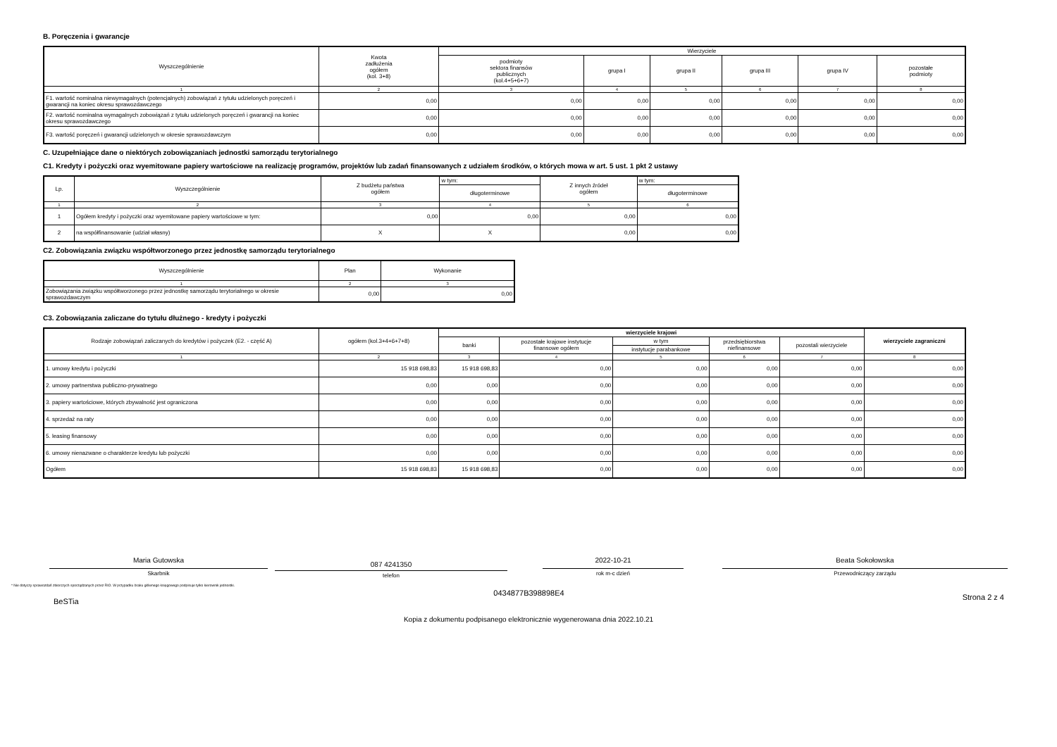B. Poręczenia i gwarancje
| Wyszczególnienie | Kwota zadłużenia ogółem (kol. 3+8) | Wierzyciele | | | | | |
| --- | --- | --- | --- | --- | --- | --- | --- |
| | | podmioty sektora finansów publicznych (kol.4+5+6+7) | grupa I | grupa II | grupa III | grupa IV | pozostałe podmioty |
| 1 | 2 | 3 | 4 | 5 | 6 | 7 | 8 |
| F1. wartość nominalna niewymagalnych (potencjalnych) zobowiązań z tytułu udzielonych poręczeń i gwarancji na koniec okresu sprawozdawczego | 0,00 | 0,00 | 0,00 | 0,00 | 0,00 | 0,00 | 0,00 |
| F2. wartość nominalna wymagalnych zobowiązań z tytułu udzielonych poręczeń i gwarancji na koniec okresu sprawozdawczego | 0,00 | 0,00 | 0,00 | 0,00 | 0,00 | 0,00 | 0,00 |
| F3. wartość poręczeń i gwarancji udzielonych w okresie sprawozdawczym | 0,00 | 0,00 | 0,00 | 0,00 | 0,00 | 0,00 | 0,00 |
C. Uzupełniające dane o niektórych zobowiązaniach jednostki samorządu terytorialnego
C1. Kredyty i pożyczki oraz wyemitowane papiery wartościowe na realizację programów, projektów lub zadań finansowanych z udziałem środków, o których mowa w art. 5 ust. 1 pkt 2 ustawy
| Lp. | Wyszczególnienie | Z budżetu państwa ogółem | w tym: | Z innych źródeł ogółem | w tym: |
| --- | --- | --- | --- | --- | --- |
| | | | długoterminowe | | długoterminowe |
| 1 | 2 | 3 | 4 | 5 | 6 |
| 1 | Ogółem kredyty i pożyczki oraz wyemitowane papiery wartościowe w tym: | 0,00 | 0,00 | 0,00 | 0,00 |
| 2 | na współfinansowanie (udział własny) | X | X | 0,00 | 0,00 |
C2. Zobowiązania związku współtworzonego przez jednostkę samorządu terytorialnego
| Wyszczególnienie | Plan | Wykonanie |
| --- | --- | --- |
| 1 | 2 | 3 |
| Zobowiązania związku współtworzonego przez jednostkę samorządu terytorialnego w okresie sprawozdawczym | 0,00 | 0,00 |
C3. Zobowiązania zaliczane do tytułu dłużnego - kredyty i pożyczki
| Rodzaje zobowiązań zaliczanych do kredytów i pożyczek (E2. - część A) | ogółem (kol.3+4+6+7+8) | wierzyciele krajowi | | | | | wierzyciele zagraniczni |
| --- | --- | --- | --- | --- | --- | --- | --- |
| | | banki | pozostałe krajowe instytucje finansowe ogółem | w tym | przedsiębiorstwa niefinansowe | pozostali wierzyciele | |
| | | | | instytucje parabankowe | | | |
| 1 | 2 | 3 | 4 | 5 | 6 | 7 | 8 |
| 1. umowy kredytu i pożyczki | 15 918 698,83 | 15 918 698,83 | 0,00 | 0,00 | 0,00 | 0,00 | 0,00 |
| 2. umowy partnerstwa publiczno-prywatnego | 0,00 | 0,00 | 0,00 | 0,00 | 0,00 | 0,00 | 0,00 |
| 3. papiery wartościowe, których zbywalność jest ograniczona | 0,00 | 0,00 | 0,00 | 0,00 | 0,00 | 0,00 | 0,00 |
| 4. sprzedaż na raty | 0,00 | 0,00 | 0,00 | 0,00 | 0,00 | 0,00 | 0,00 |
| 5. leasing finansowy | 0,00 | 0,00 | 0,00 | 0,00 | 0,00 | 0,00 | 0,00 |
| 6. umowy nienazwane o charakterze kredytu lub pożyczki | 0,00 | 0,00 | 0,00 | 0,00 | 0,00 | 0,00 | 0,00 |
| Ogółem | 15 918 698,83 | 15 918 698,83 | 0,00 | 0,00 | 0,00 | 0,00 | 0,00 |
Maria Gutowska
Skarbnik
087 4241350
telefon
2022-10-21
rok m-c dzień
Beata Sokołowska
Przewodniczący zarządu
* Nie dotyczy sprawozdań zbiorczych sporządzanych przez RIO. W przypadku braku głównego księgowego podpisuje tylko kierownik jednostki.
BeSTia
0434877B398898E4
Strona 2 z 4
Kopia z dokumentu podpisanego elektronicznie wygenerowana dnia 2022.10.21